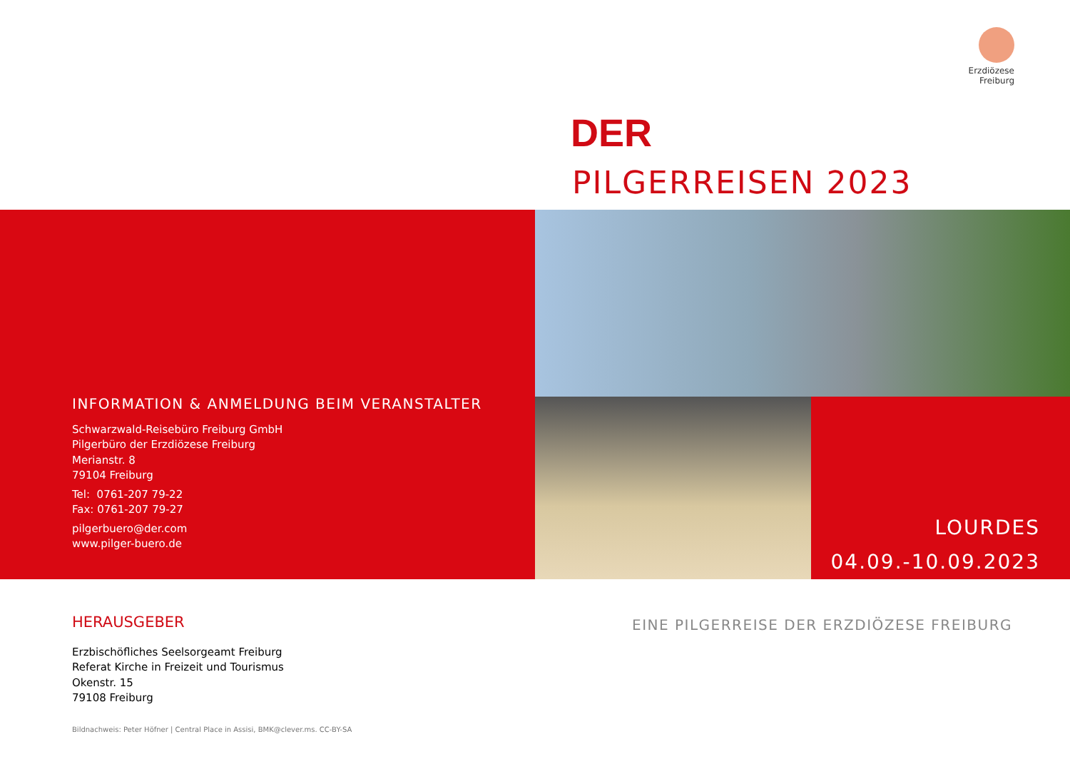Erzdiözese
Freiburg
DER
PILGERREISEN 2023
INFORMATION & ANMELDUNG BEIM VERANSTALTER
Schwarzwald-Reisebüro Freiburg GmbH
Pilgerbüro der Erzdiözese Freiburg
Merianstr. 8
79104 Freiburg
Tel: 0761-207 79-22
Fax: 0761-207 79-27
pilgerbuero@der.com
www.pilger-buero.de
LOURDES
04.09.-10.09.2023
HERAUSGEBER
Erzbischöfliches Seelsorgeamt Freiburg
Referat Kirche in Freizeit und Tourismus
Okenstr. 15
79108 Freiburg
Bildnachweis: Peter Höfner | Central Place in Assisi, BMK@clever.ms. CC-BY-SA
EINE PILGERREISE DER ERZDIÖZESE FREIBURG